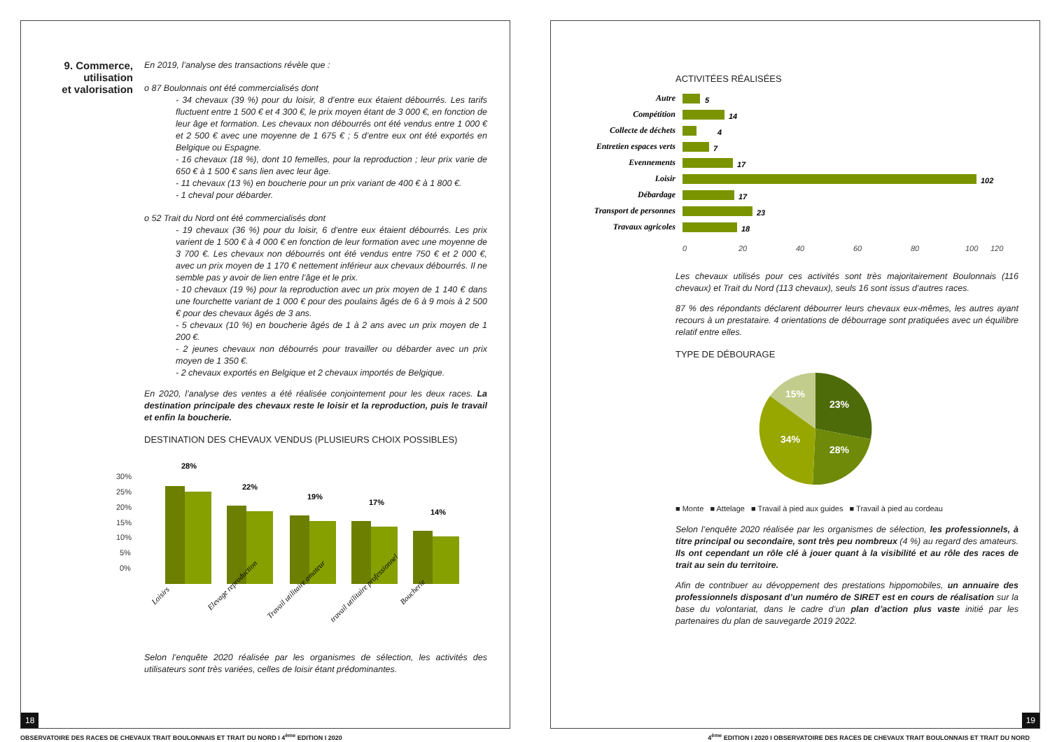9. Commerce,
utilisation
et valorisation
En 2019, l’analyse des transactions révèle que :
o 87 Boulonnais ont été commercialisés dont
- 34 chevaux (39 %) pour du loisir, 8 d’entre eux étaient débourrés. Les tarifs fluctuent entre 1 500 € et 4 300 €, le prix moyen étant de 3 000 €, en fonction de leur âge et formation. Les chevaux non débourrés ont été vendus entre 1 000 € et 2 500 € avec une moyenne de 1 675 € ; 5 d’entre eux ont été exportés en Belgique ou Espagne.
- 16 chevaux (18 %), dont 10 femelles, pour la reproduction ; leur prix varie de 650 € à 1 500 € sans lien avec leur âge.
- 11 chevaux (13 %) en boucherie pour un prix variant de 400 € à 1 800 €.
- 1 cheval pour débarder.
o 52 Trait du Nord ont été commercialisés dont
- 19 chevaux (36 %) pour du loisir, 6 d’entre eux étaient débourrés. Les prix varient de 1 500 € à 4 000 € en fonction de leur formation avec une moyenne de 3 700 €. Les chevaux non débourrés ont été vendus entre 750 € et 2 000 €, avec un prix moyen de 1 170 € nettement inférieur aux chevaux débourrés. Il ne semble pas y avoir de lien entre l’âge et le prix.
- 10 chevaux (19 %) pour la reproduction avec un prix moyen de 1 140 € dans une fourchette variant de 1 000 € pour des poulains âgés de 6 à 9 mois à 2 500 € pour des chevaux âgés de 3 ans.
- 5 chevaux (10 %) en boucherie âgés de 1 à 2 ans avec un prix moyen de 1 200 €.
- 2 jeunes chevaux non débourrés pour travailler ou débarder avec un prix moyen de 1 350 €.
- 2 chevaux exportés en Belgique et 2 chevaux importés de Belgique.
En 2020, l’analyse des ventes a été réalisée conjointement pour les deux races. La destination principale des chevaux reste le loisir et la reproduction, puis le travail et enfin la boucherie.
DESTINATION DES CHEVAUX VENDUS (PLUSIEURS CHOIX POSSIBLES)
30%
25%
20%
15%
10%
5%
0%
28%
22%
19%
17%
14%
Loisirs
Elevage reproduction
Travail utilitaire amateur
travail utilitaire professionnel
Boucherie
Selon l’enquête 2020 réalisée par les organismes de sélection, les activités des utilisateurs sont très variées, celles de loisir étant prédominantes.
18
OBSERVATOIRE DES RACES DE CHEVAUX TRAIT BOULONNAIS ET TRAIT DU NORD I 4<sup>ème</sup> EDITION I 2020
ACTIVITÉES RÉALISÉES
Autre
Compétition
Collecte de déchets
Entretien espaces verts
Evennements
Loisir
Débardage
Transport de personnes
Travaux agricoles
5
14
4
7
17
102
17
23
18
0
20
40
60
80
100
120
Les chevaux utilisés pour ces activités sont très majoritairement Boulonnais (116 chevaux) et Trait du Nord (113 chevaux), seuls 16 sont issus d’autres races.
87 % des répondants déclarent débourrer leurs chevaux eux-mêmes, les autres ayant recours à un prestataire. 4 orientations de débourrage sont pratiquées avec un équilibre relatif entre elles.
TYPE DE DÉBOURAGE
23%
28%
34%
15%
■ Monte ■ Attelage ■ Travail à pied aux guides ■ Travail à pied au cordeau
Selon l’enquête 2020 réalisée par les organismes de sélection, les professionnels, à titre principal ou secondaire, sont très peu nombreux (4 %) au regard des amateurs. Ils ont cependant un rôle clé à jouer quant à la visibilité et au rôle des races de trait au sein du territoire.
Afin de contribuer au dévoppement des prestations hippomobiles, un annuaire des professionnels disposant d’un numéro de SIRET est en cours de réalisation sur la base du volontariat, dans le cadre d’un plan d’action plus vaste initié par les partenaires du plan de sauvegarde 2019 2022.
19
4<sup>ème</sup> EDITION I 2020 I OBSERVATOIRE DES RACES DE CHEVAUX TRAIT BOULONNAIS ET TRAIT DU NORD